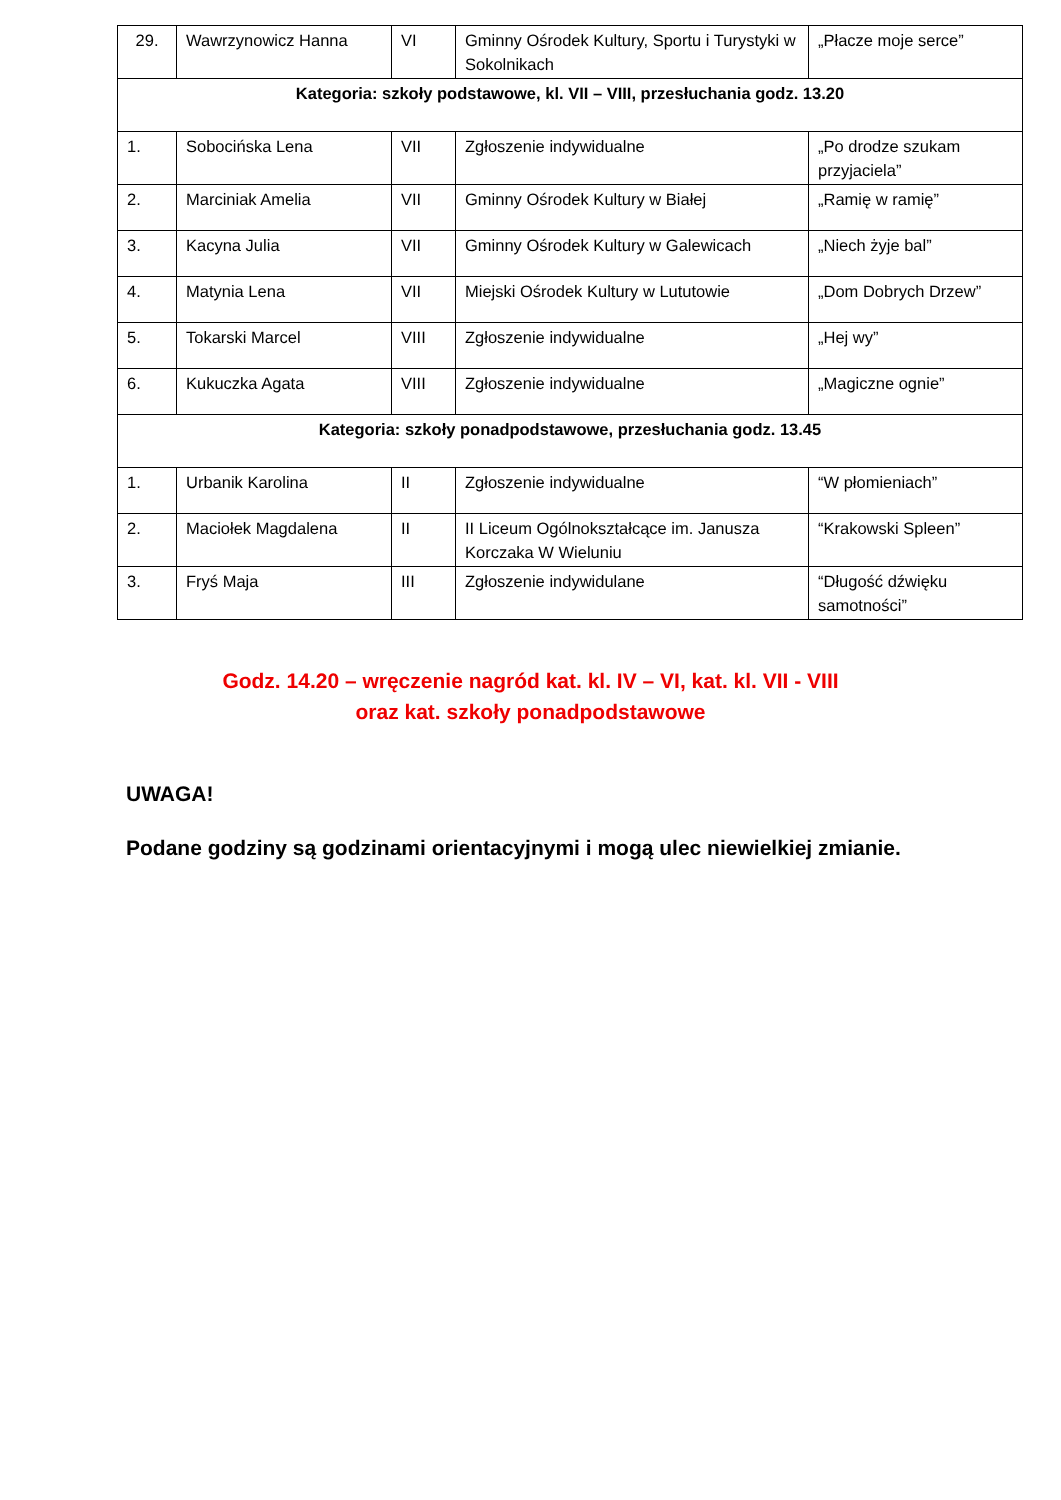| 29. | Wawrzynowicz Hanna | VI | Gminny Ośrodek Kultury, Sportu i Turystyki w Sokolnikach | „Płacze moje serce” |
| Kategoria: szkoły podstawowe, kl. VII – VIII, przesłuchania godz. 13.20 | | | | |
| 1. | Sobocińska Lena | VII | Zgłoszenie indywidualne | „Po drodze szukam przyjaciela” |
| 2. | Marciniak Amelia | VII | Gminny Ośrodek Kultury w Białej | „Ramię w ramię” |
| 3. | Kacyna Julia | VII | Gminny Ośrodek Kultury w Galewicach | „Niech żyje bal” |
| 4. | Matynia Lena | VII | Miejski Ośrodek Kultury w Lututowie | „Dom Dobrych Drzew” |
| 5. | Tokarski Marcel | VIII | Zgłoszenie indywidualne | „Hej wy” |
| 6. | Kukuczka Agata | VIII | Zgłoszenie indywidualne | „Magiczne ognie” |
| Kategoria: szkoły ponadpodstawowe, przesłuchania godz. 13.45 | | | | |
| 1. | Urbanik Karolina | II | Zgłoszenie indywidualne | “W płomieniach” |
| 2. | Maciołek Magdalena | II | II Liceum Ogólnokształcące im. Janusza Korczaka W Wieluniu | “Krakowski Spleen” |
| 3. | Fryś Maja | III | Zgłoszenie indywidulane | “Długość dźwięku samotności” |
Godz. 14.20 – wręczenie nagród kat. kl. IV – VI, kat. kl. VII - VIII
oraz kat. szkoły ponadpodstawowe
UWAGA!
Podane godziny są godzinami orientacyjnymi i mogą ulec niewielkiej zmianie.